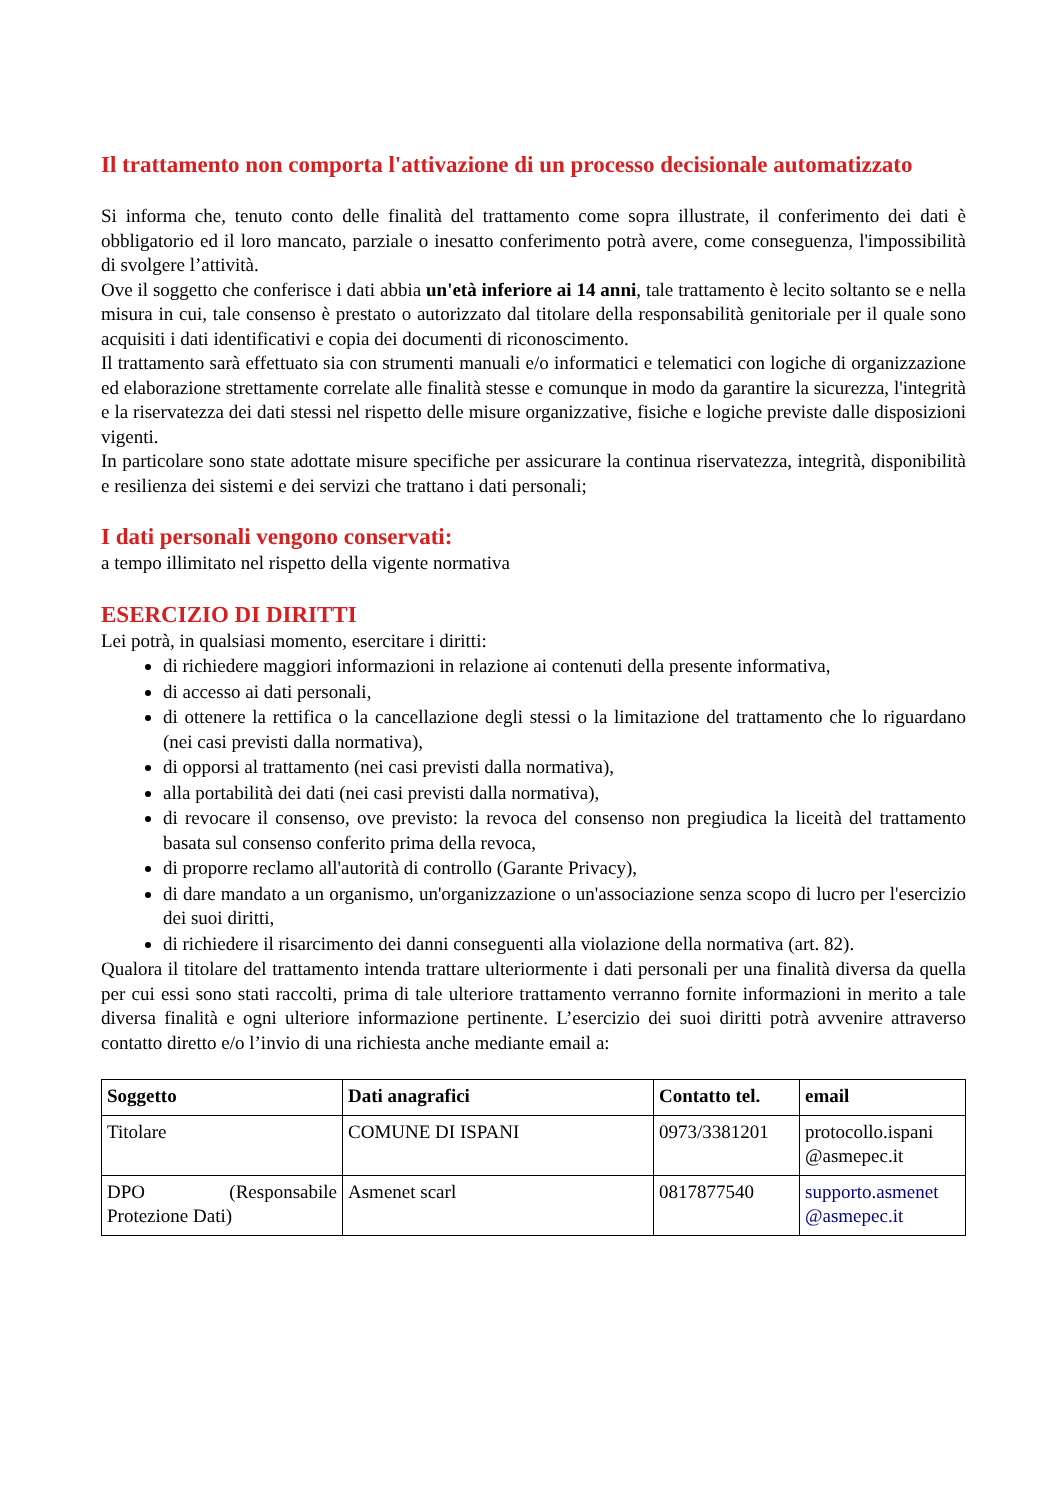Il trattamento non comporta l'attivazione di un processo decisionale automatizzato
Si informa che, tenuto conto delle finalità del trattamento come sopra illustrate, il conferimento dei dati è obbligatorio ed il loro mancato, parziale o inesatto conferimento potrà avere, come conseguenza, l'impossibilità di svolgere l’attività.
Ove il soggetto che conferisce i dati abbia un'età inferiore ai 14 anni, tale trattamento è lecito soltanto se e nella misura in cui, tale consenso è prestato o autorizzato dal titolare della responsabilità genitoriale per il quale sono acquisiti i dati identificativi e copia dei documenti di riconoscimento.
Il trattamento sarà effettuato sia con strumenti manuali e/o informatici e telematici con logiche di organizzazione ed elaborazione strettamente correlate alle finalità stesse e comunque in modo da garantire la sicurezza, l'integrità e la riservatezza dei dati stessi nel rispetto delle misure organizzative, fisiche e logiche previste dalle disposizioni vigenti.
In particolare sono state adottate misure specifiche per assicurare la continua riservatezza, integrità, disponibilità e resilienza dei sistemi e dei servizi che trattano i dati personali;
I dati personali vengono conservati:
a tempo illimitato nel rispetto della vigente normativa
ESERCIZIO DI DIRITTI
Lei potrà, in qualsiasi momento, esercitare i diritti:
di richiedere maggiori informazioni in relazione ai contenuti della presente informativa,
di accesso ai dati personali,
di ottenere la rettifica o la cancellazione degli stessi o la limitazione del trattamento che lo riguardano (nei casi previsti dalla normativa),
di opporsi al trattamento (nei casi previsti dalla normativa),
alla portabilità dei dati (nei casi previsti dalla normativa),
di revocare il consenso, ove previsto: la revoca del consenso non pregiudica la liceità del trattamento basata sul consenso conferito prima della revoca,
di proporre reclamo all'autorità di controllo (Garante Privacy),
di dare mandato a un organismo, un'organizzazione o un'associazione senza scopo di lucro per l'esercizio dei suoi diritti,
di richiedere il risarcimento dei danni conseguenti alla violazione della normativa (art. 82).
Qualora il titolare del trattamento intenda trattare ulteriormente i dati personali per una finalità diversa da quella per cui essi sono stati raccolti, prima di tale ulteriore trattamento verranno fornite informazioni in merito a tale diversa finalità e ogni ulteriore informazione pertinente. L’esercizio dei suoi diritti potrà avvenire attraverso contatto diretto e/o l’invio di una richiesta anche mediante email a:
| Soggetto | Dati anagrafici | Contatto tel. | email |
| --- | --- | --- | --- |
| Titolare | COMUNE DI ISPANI | 0973/3381201 | protocollo.ispani @asmepec.it |
| DPO (Responsabile Protezione Dati) | Asmenet scarl | 0817877540 | supporto.asmenet @asmepec.it |